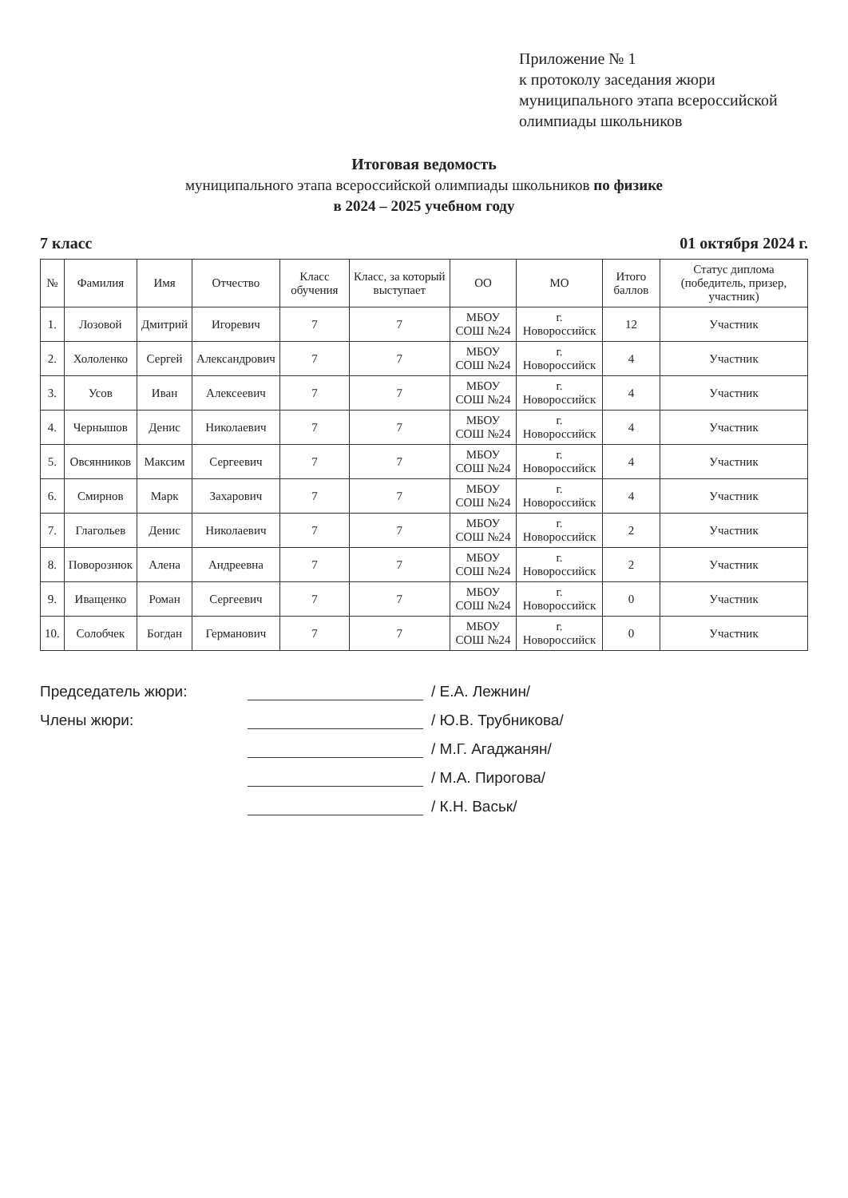Приложение № 1
к протоколу заседания жюри
муниципального этапа всероссийской
олимпиады школьников
Итоговая ведомость
муниципального этапа всероссийской олимпиады школьников по физике
в 2024 – 2025 учебном году
7 класс 01 октября 2024 г.
| № | Фамилия | Имя | Отчество | Класс обучения | Класс, за который выступает | ОО | МО | Итого баллов | Статус диплома (победитель, призер, участник) |
| --- | --- | --- | --- | --- | --- | --- | --- | --- | --- |
| 1. | Лозовой | Дмитрий | Игоревич | 7 | 7 | МБОУ СОШ №24 | г. Новороссийск | 12 | Участник |
| 2. | Хололенко | Сергей | Александрович | 7 | 7 | МБОУ СОШ №24 | г. Новороссийск | 4 | Участник |
| 3. | Усов | Иван | Алексеевич | 7 | 7 | МБОУ СОШ №24 | г. Новороссийск | 4 | Участник |
| 4. | Чернышов | Денис | Николаевич | 7 | 7 | МБОУ СОШ №24 | г. Новороссийск | 4 | Участник |
| 5. | Овсянников | Максим | Сергеевич | 7 | 7 | МБОУ СОШ №24 | г. Новороссийск | 4 | Участник |
| 6. | Смирнов | Марк | Захарович | 7 | 7 | МБОУ СОШ №24 | г. Новороссийск | 4 | Участник |
| 7. | Глагольев | Денис | Николаевич | 7 | 7 | МБОУ СОШ №24 | г. Новороссийск | 2 | Участник |
| 8. | Поворознюк | Алена | Андреевна | 7 | 7 | МБОУ СОШ №24 | г. Новороссийск | 2 | Участник |
| 9. | Иващенко | Роман | Сергеевич | 7 | 7 | МБОУ СОШ №24 | г. Новороссийск | 0 | Участник |
| 10. | Солобчек | Богдан | Германович | 7 | 7 | МБОУ СОШ №24 | г. Новороссийск | 0 | Участник |
Председатель жюри: / Е.А. Лежнин/
Члены жюри: / Ю.В. Трубникова/
/ М.Г. Агаджанян/
/ М.А. Пирогова/
/ К.Н. Васьк/